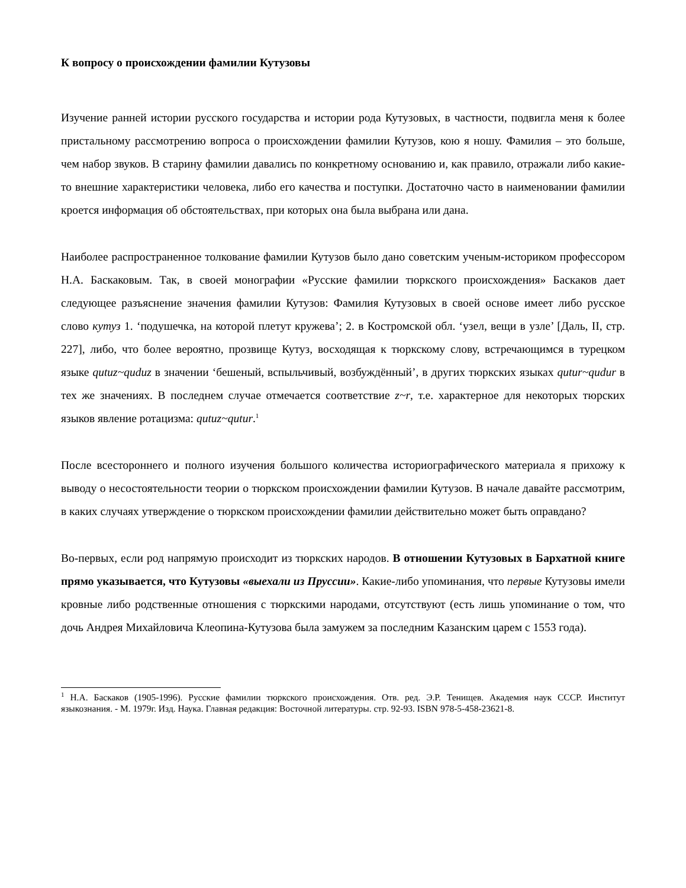К вопросу о происхождении фамилии Кутузовы
Изучение ранней истории русского государства и истории рода Кутузовых, в частности, подвигла меня к более пристальному рассмотрению вопроса о происхождении фамилии Кутузов, кою я ношу. Фамилия – это больше, чем набор звуков. В старину фамилии давались по конкретному основанию и, как правило, отражали либо какие-то внешние характеристики человека, либо его качества и поступки. Достаточно часто в наименовании фамилии кроется информация об обстоятельствах, при которых она была выбрана или дана.
Наиболее распространенное толкование фамилии Кутузов было дано советским ученым-историком профессором Н.А. Баскаковым. Так, в своей монографии «Русские фамилии тюркского происхождения» Баскаков дает следующее разъяснение значения фамилии Кутузов: Фамилия Кутузовых в своей основе имеет либо русское слово кутуз 1. ‘подушечка, на которой плетут кружева’; 2. в Костромской обл. ‘узел, вещи в узле’ [Даль, II, стр. 227], либо, что более вероятно, прозвище Кутуз, восходящая к тюркскому слову, встречающимся в турецком языке qutuz~quduz в значении ‘бешеный, вспыльчивый, возбуждённый’, в других тюркских языках qutur~qudur в тех же значениях. В последнем случае отмечается соответствие z~r, т.е. характерное для некоторых тюрских языков явление ротацизма: qutuz~qutur.<sup>1</sup>
После всестороннего и полного изучения большого количества историографического материала я прихожу к выводу о несостоятельности теории о тюркском происхождении фамилии Кутузов. В начале давайте рассмотрим, в каких случаях утверждение о тюркском происхождении фамилии действительно может быть оправдано?
Во-первых, если род напрямую происходит из тюркских народов. В отношении Кутузовых в Бархатной книге прямо указывается, что Кутузовы «выехали из Пруссии». Какие-либо упоминания, что первые Кутузовы имели кровные либо родственные отношения с тюркскими народами, отсутствуют (есть лишь упоминание о том, что дочь Андрея Михайловича Клеопина-Кутузова была замужем за последним Казанским царем с 1553 года).
<sup>1</sup> Н.А. Баскаков (1905-1996). Русские фамилии тюркского происхождения. Отв. ред. Э.Р. Тенищев. Академия наук СССР. Институт языкознания. - М. 1979г. Изд. Наука. Главная редакция: Восточной литературы. стр. 92-93. ISBN 978-5-458-23621-8.